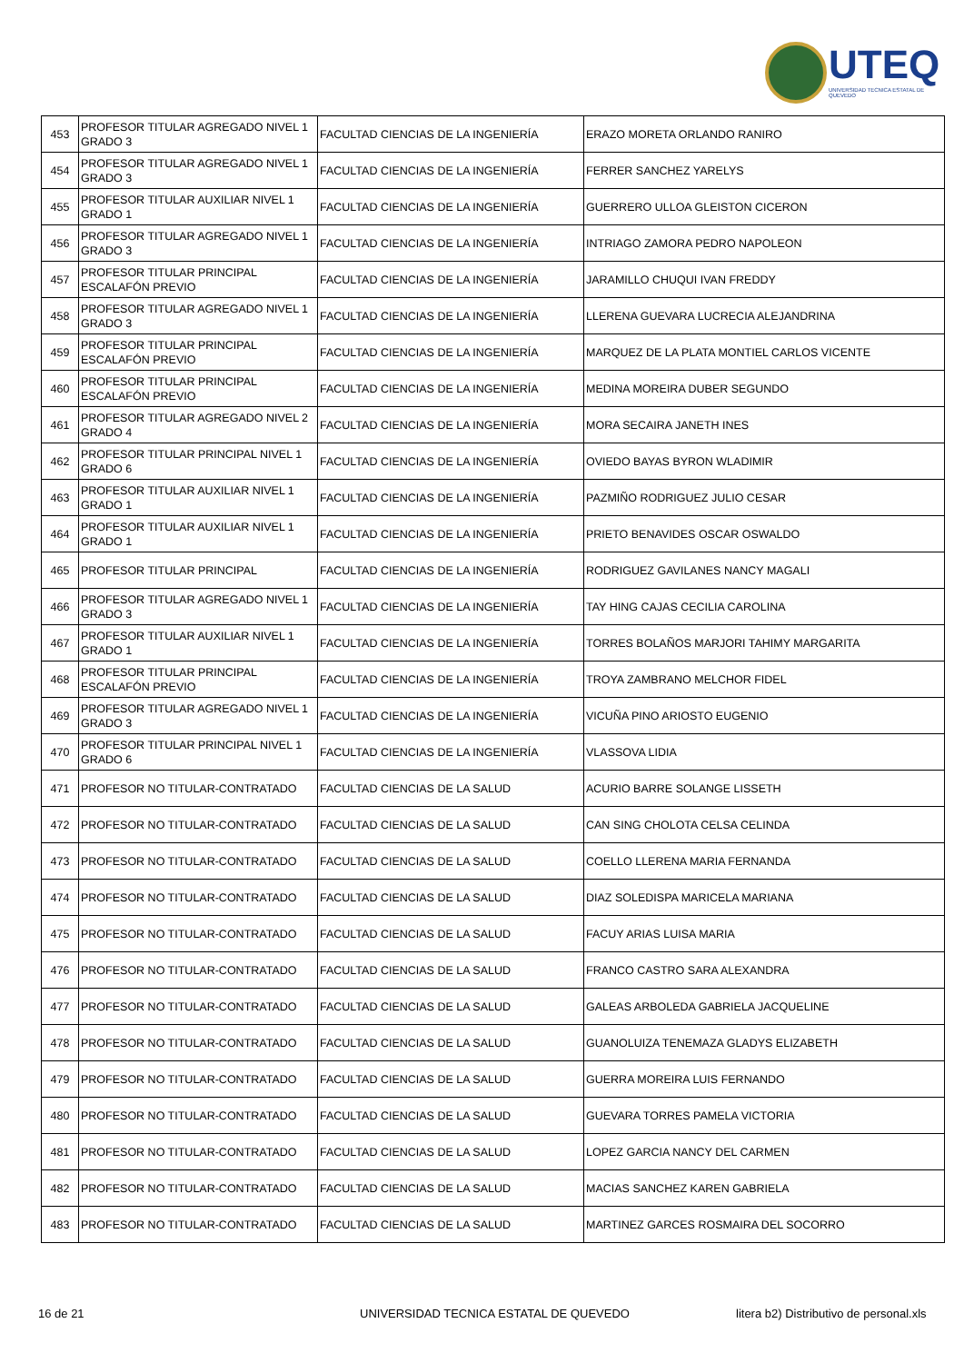UTEQ
UNIVERSIDAD TECNICA ESTATAL DE QUEVEDO
| 453 | PROFESOR TITULAR AGREGADO NIVEL 1 GRADO 3 | FACULTAD CIENCIAS DE LA INGENIERÍA | ERAZO MORETA ORLANDO RANIRO |
| 454 | PROFESOR TITULAR AGREGADO NIVEL 1 GRADO 3 | FACULTAD CIENCIAS DE LA INGENIERÍA | FERRER SANCHEZ YARELYS |
| 455 | PROFESOR TITULAR AUXILIAR NIVEL 1 GRADO 1 | FACULTAD CIENCIAS DE LA INGENIERÍA | GUERRERO ULLOA GLEISTON CICERON |
| 456 | PROFESOR TITULAR AGREGADO NIVEL 1 GRADO 3 | FACULTAD CIENCIAS DE LA INGENIERÍA | INTRIAGO ZAMORA PEDRO NAPOLEON |
| 457 | PROFESOR TITULAR PRINCIPAL ESCALAFÓN PREVIO | FACULTAD CIENCIAS DE LA INGENIERÍA | JARAMILLO CHUQUI IVAN FREDDY |
| 458 | PROFESOR TITULAR AGREGADO NIVEL 1 GRADO 3 | FACULTAD CIENCIAS DE LA INGENIERÍA | LLERENA GUEVARA LUCRECIA ALEJANDRINA |
| 459 | PROFESOR TITULAR PRINCIPAL ESCALAFÓN PREVIO | FACULTAD CIENCIAS DE LA INGENIERÍA | MARQUEZ DE LA PLATA MONTIEL CARLOS VICENTE |
| 460 | PROFESOR TITULAR PRINCIPAL ESCALAFÓN PREVIO | FACULTAD CIENCIAS DE LA INGENIERÍA | MEDINA MOREIRA DUBER SEGUNDO |
| 461 | PROFESOR TITULAR AGREGADO NIVEL 2 GRADO 4 | FACULTAD CIENCIAS DE LA INGENIERÍA | MORA SECAIRA JANETH INES |
| 462 | PROFESOR TITULAR PRINCIPAL NIVEL 1 GRADO 6 | FACULTAD CIENCIAS DE LA INGENIERÍA | OVIEDO BAYAS BYRON WLADIMIR |
| 463 | PROFESOR TITULAR AUXILIAR NIVEL 1 GRADO 1 | FACULTAD CIENCIAS DE LA INGENIERÍA | PAZMIÑO RODRIGUEZ JULIO CESAR |
| 464 | PROFESOR TITULAR AUXILIAR NIVEL 1 GRADO 1 | FACULTAD CIENCIAS DE LA INGENIERÍA | PRIETO BENAVIDES OSCAR OSWALDO |
| 465 | PROFESOR TITULAR PRINCIPAL | FACULTAD CIENCIAS DE LA INGENIERÍA | RODRIGUEZ GAVILANES NANCY MAGALI |
| 466 | PROFESOR TITULAR AGREGADO NIVEL 1 GRADO 3 | FACULTAD CIENCIAS DE LA INGENIERÍA | TAY HING CAJAS CECILIA CAROLINA |
| 467 | PROFESOR TITULAR AUXILIAR NIVEL 1 GRADO 1 | FACULTAD CIENCIAS DE LA INGENIERÍA | TORRES BOLAÑOS MARJORI TAHIMY MARGARITA |
| 468 | PROFESOR TITULAR PRINCIPAL ESCALAFÓN PREVIO | FACULTAD CIENCIAS DE LA INGENIERÍA | TROYA ZAMBRANO MELCHOR FIDEL |
| 469 | PROFESOR TITULAR AGREGADO NIVEL 1 GRADO 3 | FACULTAD CIENCIAS DE LA INGENIERÍA | VICUÑA PINO ARIOSTO EUGENIO |
| 470 | PROFESOR TITULAR PRINCIPAL NIVEL 1 GRADO 6 | FACULTAD CIENCIAS DE LA INGENIERÍA | VLASSOVA LIDIA |
| 471 | PROFESOR NO TITULAR-CONTRATADO | FACULTAD CIENCIAS DE LA SALUD | ACURIO BARRE SOLANGE LISSETH |
| 472 | PROFESOR NO TITULAR-CONTRATADO | FACULTAD CIENCIAS DE LA SALUD | CAN SING CHOLOTA CELSA CELINDA |
| 473 | PROFESOR NO TITULAR-CONTRATADO | FACULTAD CIENCIAS DE LA SALUD | COELLO LLERENA MARIA FERNANDA |
| 474 | PROFESOR NO TITULAR-CONTRATADO | FACULTAD CIENCIAS DE LA SALUD | DIAZ SOLEDISPA MARICELA MARIANA |
| 475 | PROFESOR NO TITULAR-CONTRATADO | FACULTAD CIENCIAS DE LA SALUD | FACUY ARIAS LUISA MARIA |
| 476 | PROFESOR NO TITULAR-CONTRATADO | FACULTAD CIENCIAS DE LA SALUD | FRANCO CASTRO SARA ALEXANDRA |
| 477 | PROFESOR NO TITULAR-CONTRATADO | FACULTAD CIENCIAS DE LA SALUD | GALEAS ARBOLEDA GABRIELA JACQUELINE |
| 478 | PROFESOR NO TITULAR-CONTRATADO | FACULTAD CIENCIAS DE LA SALUD | GUANOLUIZA TENEMAZA GLADYS ELIZABETH |
| 479 | PROFESOR NO TITULAR-CONTRATADO | FACULTAD CIENCIAS DE LA SALUD | GUERRA MOREIRA LUIS FERNANDO |
| 480 | PROFESOR NO TITULAR-CONTRATADO | FACULTAD CIENCIAS DE LA SALUD | GUEVARA TORRES PAMELA VICTORIA |
| 481 | PROFESOR NO TITULAR-CONTRATADO | FACULTAD CIENCIAS DE LA SALUD | LOPEZ GARCIA NANCY DEL CARMEN |
| 482 | PROFESOR NO TITULAR-CONTRATADO | FACULTAD CIENCIAS DE LA SALUD | MACIAS SANCHEZ KAREN GABRIELA |
| 483 | PROFESOR NO TITULAR-CONTRATADO | FACULTAD CIENCIAS DE LA SALUD | MARTINEZ GARCES ROSMAIRA DEL SOCORRO |
16 de 21
UNIVERSIDAD TECNICA ESTATAL DE QUEVEDO
litera b2) Distributivo de personal.xls